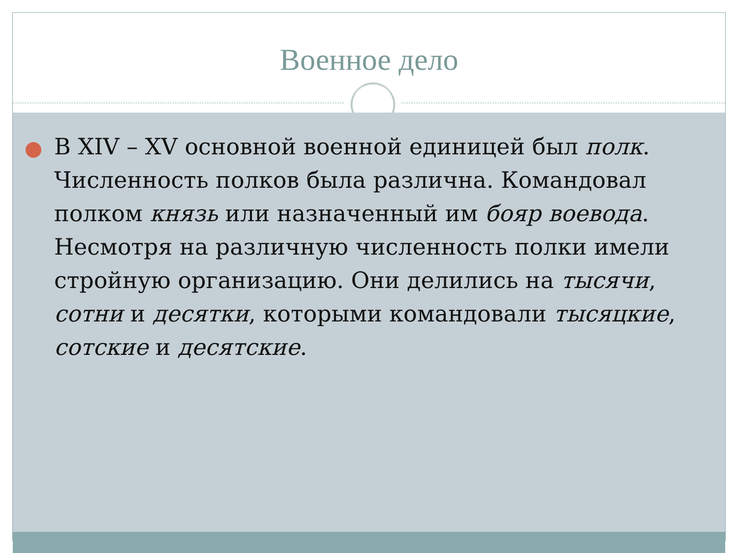Военное дело
В XIV – XV основной военной единицей был полк. Численность полков была различна. Командовал полком князь или назначенный им бояр воевода. Несмотря на различную численность полки имели стройную организацию. Они делились на тысячи, сотни и десятки, которыми командовали тысяцкие, сотские и десятские.